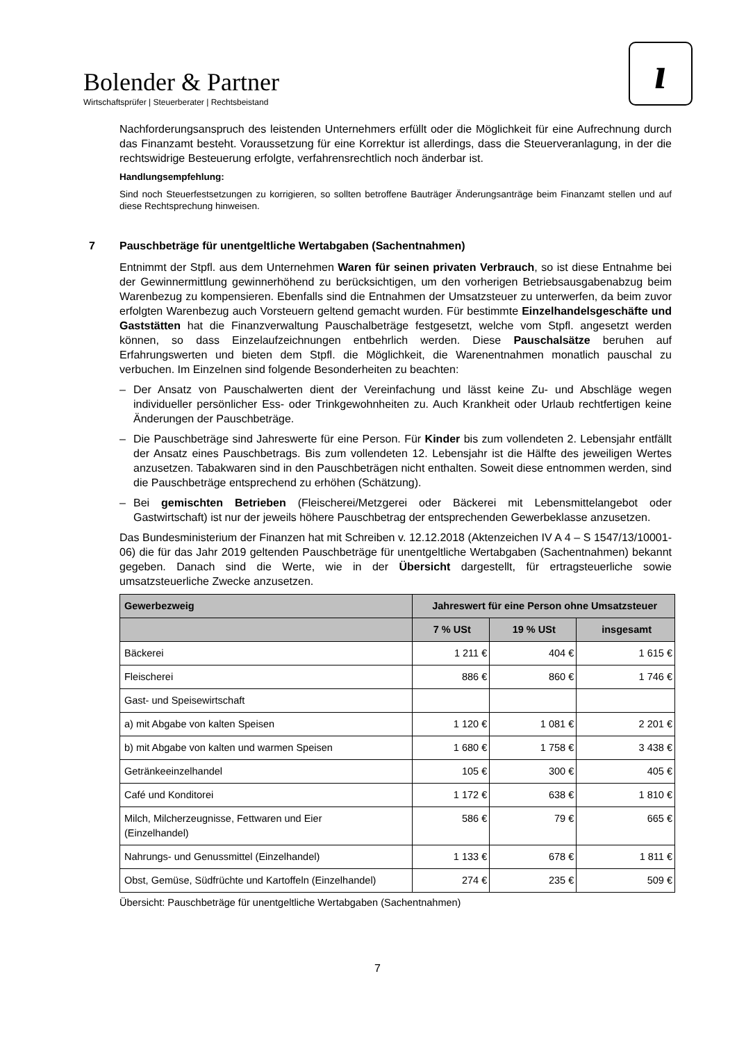Bolender & Partner
Wirtschaftsprüfer | Steuerberater | Rechtsbeistand
ı
Nachforderungsanspruch des leistenden Unternehmers erfüllt oder die Möglichkeit für eine Aufrechnung durch das Finanzamt besteht. Voraussetzung für eine Korrektur ist allerdings, dass die Steuerveranlagung, in der die rechtswidrige Besteuerung erfolgte, verfahrensrechtlich noch änderbar ist.
Handlungsempfehlung:
Sind noch Steuerfestsetzungen zu korrigieren, so sollten betroffene Bauträger Änderungsanträge beim Finanzamt stellen und auf diese Rechtsprechung hinweisen.
7 Pauschbeträge für unentgeltliche Wertabgaben (Sachentnahmen)
Entnimmt der Stpfl. aus dem Unternehmen Waren für seinen privaten Verbrauch, so ist diese Entnahme bei der Gewinnermittlung gewinnerhöhend zu berücksichtigen, um den vorherigen Betriebsausgabenabzug beim Warenbezug zu kompensieren. Ebenfalls sind die Entnahmen der Umsatzsteuer zu unterwerfen, da beim zuvor erfolgten Warenbezug auch Vorsteuern geltend gemacht wurden. Für bestimmte Einzelhandelsgeschäfte und Gaststätten hat die Finanzverwaltung Pauschalbeträge festgesetzt, welche vom Stpfl. angesetzt werden können, so dass Einzelaufzeichnungen entbehrlich werden. Diese Pauschalsätze beruhen auf Erfahrungswerten und bieten dem Stpfl. die Möglichkeit, die Warenentnahmen monatlich pauschal zu verbuchen. Im Einzelnen sind folgende Besonderheiten zu beachten:
– Der Ansatz von Pauschalwerten dient der Vereinfachung und lässt keine Zu- und Abschläge wegen individueller persönlicher Ess- oder Trinkgewohnheiten zu. Auch Krankheit oder Urlaub rechtfertigen keine Änderungen der Pauschbeträge.
– Die Pauschbeträge sind Jahreswerte für eine Person. Für Kinder bis zum vollendeten 2. Lebensjahr entfällt der Ansatz eines Pauschbetrags. Bis zum vollendeten 12. Lebensjahr ist die Hälfte des jeweiligen Wertes anzusetzen. Tabakwaren sind in den Pauschbeträgen nicht enthalten. Soweit diese entnommen werden, sind die Pauschbeträge entsprechend zu erhöhen (Schätzung).
– Bei gemischten Betrieben (Fleischerei/Metzgerei oder Bäckerei mit Lebensmittelangebot oder Gastwirtschaft) ist nur der jeweils höhere Pauschbetrag der entsprechenden Gewerbeklasse anzusetzen.
Das Bundesministerium der Finanzen hat mit Schreiben v. 12.12.2018 (Aktenzeichen IV A 4 – S 1547/13/10001-06) die für das Jahr 2019 geltenden Pauschbeträge für unentgeltliche Wertabgaben (Sachentnahmen) bekannt gegeben. Danach sind die Werte, wie in der Übersicht dargestellt, für ertragsteuerliche sowie umsatzsteuerliche Zwecke anzusetzen.
| Gewerbezweig | Jahreswert für eine Person ohne Umsatzsteuer | | |
| --- | --- | --- | --- |
| | 7 % USt | 19 % USt | insgesamt |
| Bäckerei | 1 211 € | 404 € | 1 615 € |
| Fleischerei | 886 € | 860 € | 1 746 € |
| Gast- und Speisewirtschaft | | | |
| a) mit Abgabe von kalten Speisen | 1 120 € | 1 081 € | 2 201 € |
| b) mit Abgabe von kalten und warmen Speisen | 1 680 € | 1 758 € | 3 438 € |
| Getränkeeinzelhandel | 105 € | 300 € | 405 € |
| Café und Konditorei | 1 172 € | 638 € | 1 810 € |
| Milch, Milcherzeugnisse, Fettwaren und Eier (Einzelhandel) | 586 € | 79 € | 665 € |
| Nahrungs- und Genussmittel (Einzelhandel) | 1 133 € | 678 € | 1 811 € |
| Obst, Gemüse, Südfrüchte und Kartoffeln (Einzelhandel) | 274 € | 235 € | 509 € |
Übersicht: Pauschbeträge für unentgeltliche Wertabgaben (Sachentnahmen)
7